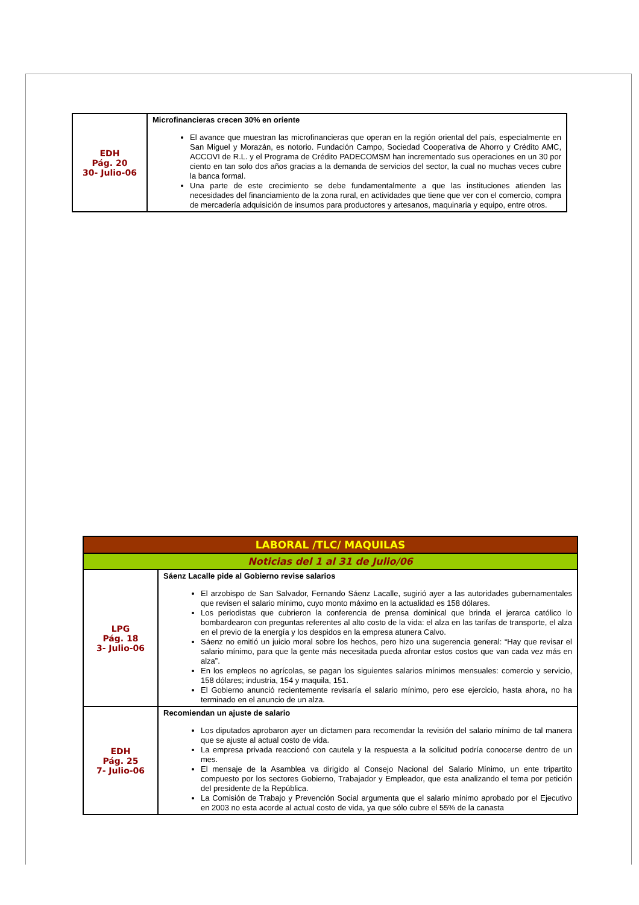| EDH Pág. 20 30- Julio-06 | Microfinancieras crecen 30% en oriente El avance que muestran las microfinancieras que operan en la región oriental del país, especialmente en San Miguel y Morazán, es notorio. Fundación Campo, Sociedad Cooperativa de Ahorro y Crédito AMC, ACCOVI de R.L. y el Programa de Crédito PADECOMSM han incrementado sus operaciones en un 30 por ciento en tan solo dos años gracias a la demanda de servicios del sector, la cual no muchas veces cubre la banca formal. Una parte de este crecimiento se debe fundamentalmente a que las instituciones atienden las necesidades del financiamiento de la zona rural, en actividades que tiene que ver con el comercio, compra de mercadería adquisición de insumos para productores y artesanos, maquinaria y equipo, entre otros. |
| LABORAL /TLC/ MAQUILAS | |
| Noticias del 1 al 31 de Julio/06 | |
| LPG Pág. 18 3- Julio-06 | Sáenz Lacalle pide al Gobierno revise salarios El arzobispo de San Salvador, Fernando Sáenz Lacalle, sugirió ayer a las autoridades gubernamentales que revisen el salario mínimo, cuyo monto máximo en la actualidad es 158 dólares. Los periodistas que cubrieron la conferencia de prensa dominical que brinda el jerarca católico lo bombardearon con preguntas referentes al alto costo de la vida: el alza en las tarifas de transporte, el alza en el previo de la energía y los despidos en la empresa atunera Calvo. Sáenz no emitió un juicio moral sobre los hechos, pero hizo una sugerencia general: “Hay que revisar el salario mínimo, para que la gente más necesitada pueda afrontar estos costos que van cada vez más en alza”. En los empleos no agrícolas, se pagan los siguientes salarios mínimos mensuales: comercio y servicio, 158 dólares; industria, 154 y maquila, 151. El Gobierno anunció recientemente revisaría el salario mínimo, pero ese ejercicio, hasta ahora, no ha terminado en el anuncio de un alza. |
| EDH Pág. 25 7- Julio-06 | Recomiendan un ajuste de salario Los diputados aprobaron ayer un dictamen para recomendar la revisión del salario mínimo de tal manera que se ajuste al actual costo de vida. La empresa privada reaccionó con cautela y la respuesta a la solicitud podría conocerse dentro de un mes. El mensaje de la Asamblea va dirigido al Consejo Nacional del Salario Mínimo, un ente tripartito compuesto por los sectores Gobierno, Trabajador y Empleador, que esta analizando el tema por petición del presidente de la República. La Comisión de Trabajo y Prevención Social argumenta que el salario mínimo aprobado por el Ejecutivo en 2003 no esta acorde al actual costo de vida, ya que sólo cubre el 55% de la canasta |